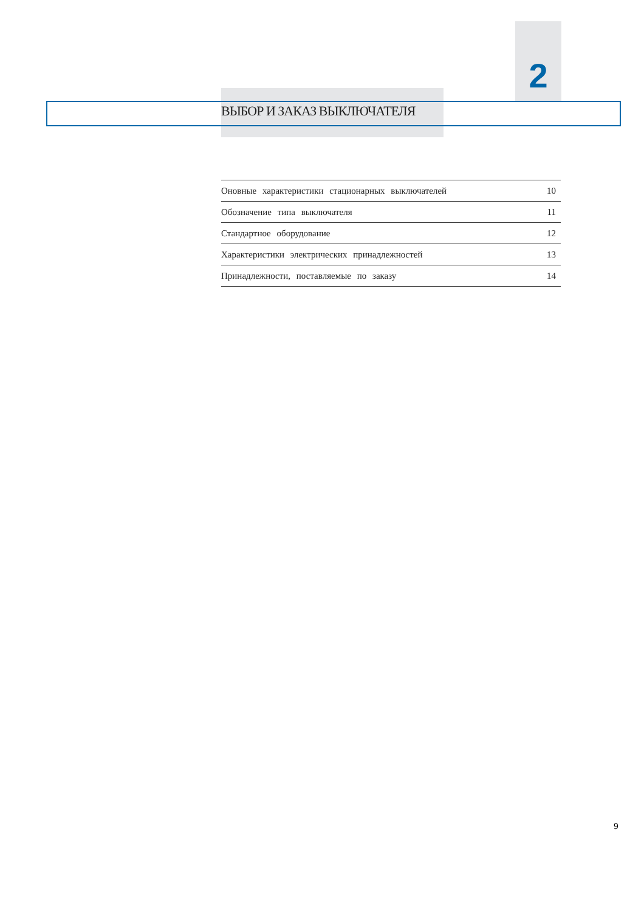2
ВЫБОР И ЗАКАЗ ВЫКЛЮЧАТЕЛЯ
| Оновные характеристики стационарных выключателей | 10 |
| Обозначение типа выключателя | 11 |
| Стандартное оборудование | 12 |
| Характеристики электрических принадлежностей | 13 |
| Принадлежности, поставляемые по заказу | 14 |
9